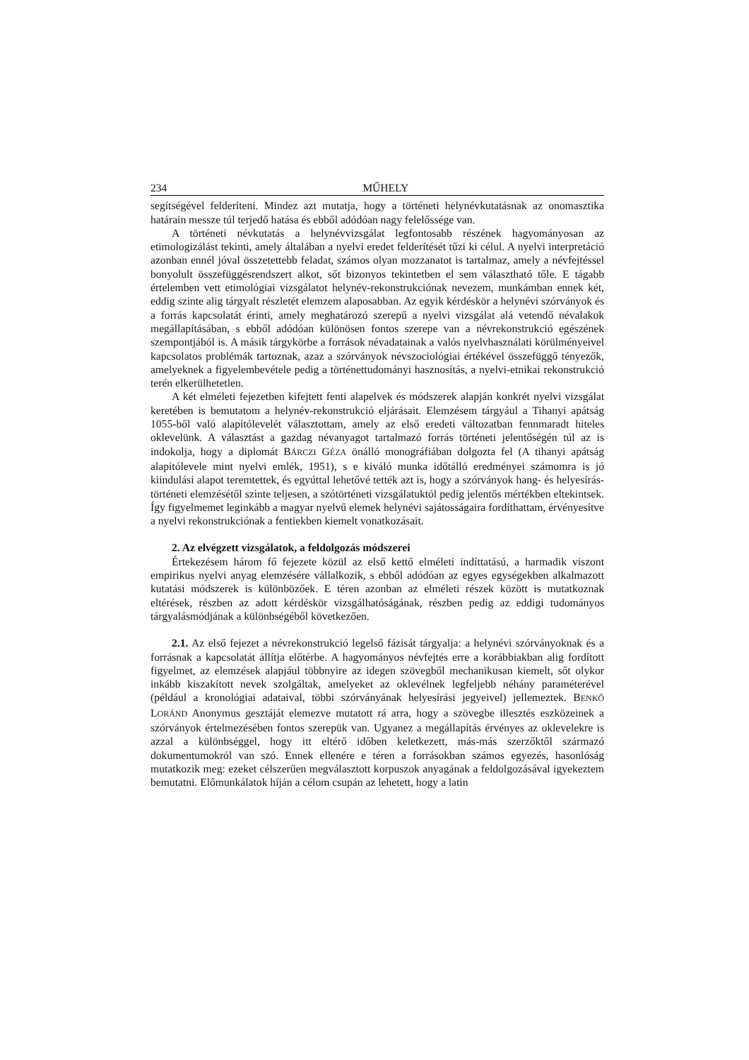234 MŰHELY
segítségével felderíteni. Mindez azt mutatja, hogy a történeti helynévkutatásnak az onomasztika határain messze túl terjedő hatása és ebből adódóan nagy felelőssége van.
A történeti névkutatás a helynévvizsgálat legfontosabb részének hagyományosan az etimologizálást tekinti, amely általában a nyelvi eredet felderítését tűzi ki célul. A nyelvi interpretáció azonban ennél jóval összetettebb feladat, számos olyan mozzanatot is tartalmaz, amely a névfejtéssel bonyolult összefüggésrendszert alkot, sőt bizonyos tekintetben el sem választható tőle. E tágabb értelemben vett etimológiai vizsgálatot helynév-rekonstrukciónak nevezem, munkámban ennek két, eddig szinte alig tárgyalt részletét elemzem alaposabban. Az egyik kérdéskör a helynévi szórványok és a forrás kapcsolatát érinti, amely meghatározó szerepű a nyelvi vizsgálat alá vetendő névalakok megállapításában, s ebből adódóan különösen fontos szerepe van a névrekonstrukció egészének szempontjából is. A másik tárgykörbe a források névadatainak a valós nyelvhasználati körülményeivel kapcsolatos problémák tartoznak, azaz a szórványok névszociológiai értékével összefüggő tényezők, amelyeknek a figyelembevétele pedig a történettudományi hasznosítás, a nyelvi-etnikai rekonstrukció terén elkerülhetetlen.
A két elméleti fejezetben kifejtett fenti alapelvek és módszerek alapján konkrét nyelvi vizsgálat keretében is bemutatom a helynév-rekonstrukció eljárásait. Elemzésem tárgyául a Tihanyi apátság 1055-ből való alapítólevelét választottam, amely az első eredeti változatban fennmaradt hiteles oklevelünk. A választást a gazdag névanyagot tartalmazó forrás történeti jelentőségén túl az is indokolja, hogy a diplomát BÁRCZI GÉZA önálló monográfiában dolgozta fel (A tihanyi apátság alapítólevele mint nyelvi emlék, 1951), s e kiváló munka időtálló eredményei számomra is jó kiindulási alapot teremtettek, és egyúttal lehetővé tették azt is, hogy a szórványok hang- és helyesírás-történeti elemzésétől szinte teljesen, a szótörténeti vizsgálatuktól pedig jelentős mértékben eltekintsek. Így figyelmemet leginkább a magyar nyelvű elemek helynévi sajátosságaira fordíthattam, érvényesítve a nyelvi rekonstrukciónak a fentiekben kiemelt vonatkozásait.
2. Az elvégzett vizsgálatok, a feldolgozás módszerei
Értekezésem három fő fejezete közül az első kettő elméleti indíttatású, a harmadik viszont empirikus nyelvi anyag elemzésére vállalkozik, s ebből adódóan az egyes egységekben alkalmazott kutatási módszerek is különbözőek. E téren azonban az elméleti részek között is mutatkoznak eltérések, részben az adott kérdéskör vizsgálhatóságának, részben pedig az eddigi tudományos tárgyalásmódjának a különbségéből következően.
2.1. Az első fejezet a névrekonstrukció legelső fázisát tárgyalja: a helynévi szórványoknak és a forrásnak a kapcsolatát állítja előtérbe. A hagyományos névfejtés erre a korábbiakban alig fordított figyelmet, az elemzések alapjául többnyire az idegen szövegből mechanikusan kiemelt, sőt olykor inkább kiszakított nevek szolgáltak, amelyeket az oklevélnek legfeljebb néhány paraméterével (például a kronológiai adataival, többi szórványának helyesírási jegyeivel) jellemeztek. BENKŐ LORÁND Anonymus gesztáját elemezve mutatott rá arra, hogy a szövegbe illesztés eszközeinek a szórványok értelmezésében fontos szerepük van. Ugyanez a megállapítás érvényes az oklevelekre is azzal a különbséggel, hogy itt eltérő időben keletkezett, más-más szerzőktől származó dokumentumokról van szó. Ennek ellenére e téren a forrásokban számos egyezés, hasonlóság mutatkozik meg: ezeket célszerűen megválasztott korpuszok anyagának a feldolgozásával igyekeztem bemutatni. Előmunkálatok híján a célom csupán az lehetett, hogy a latin